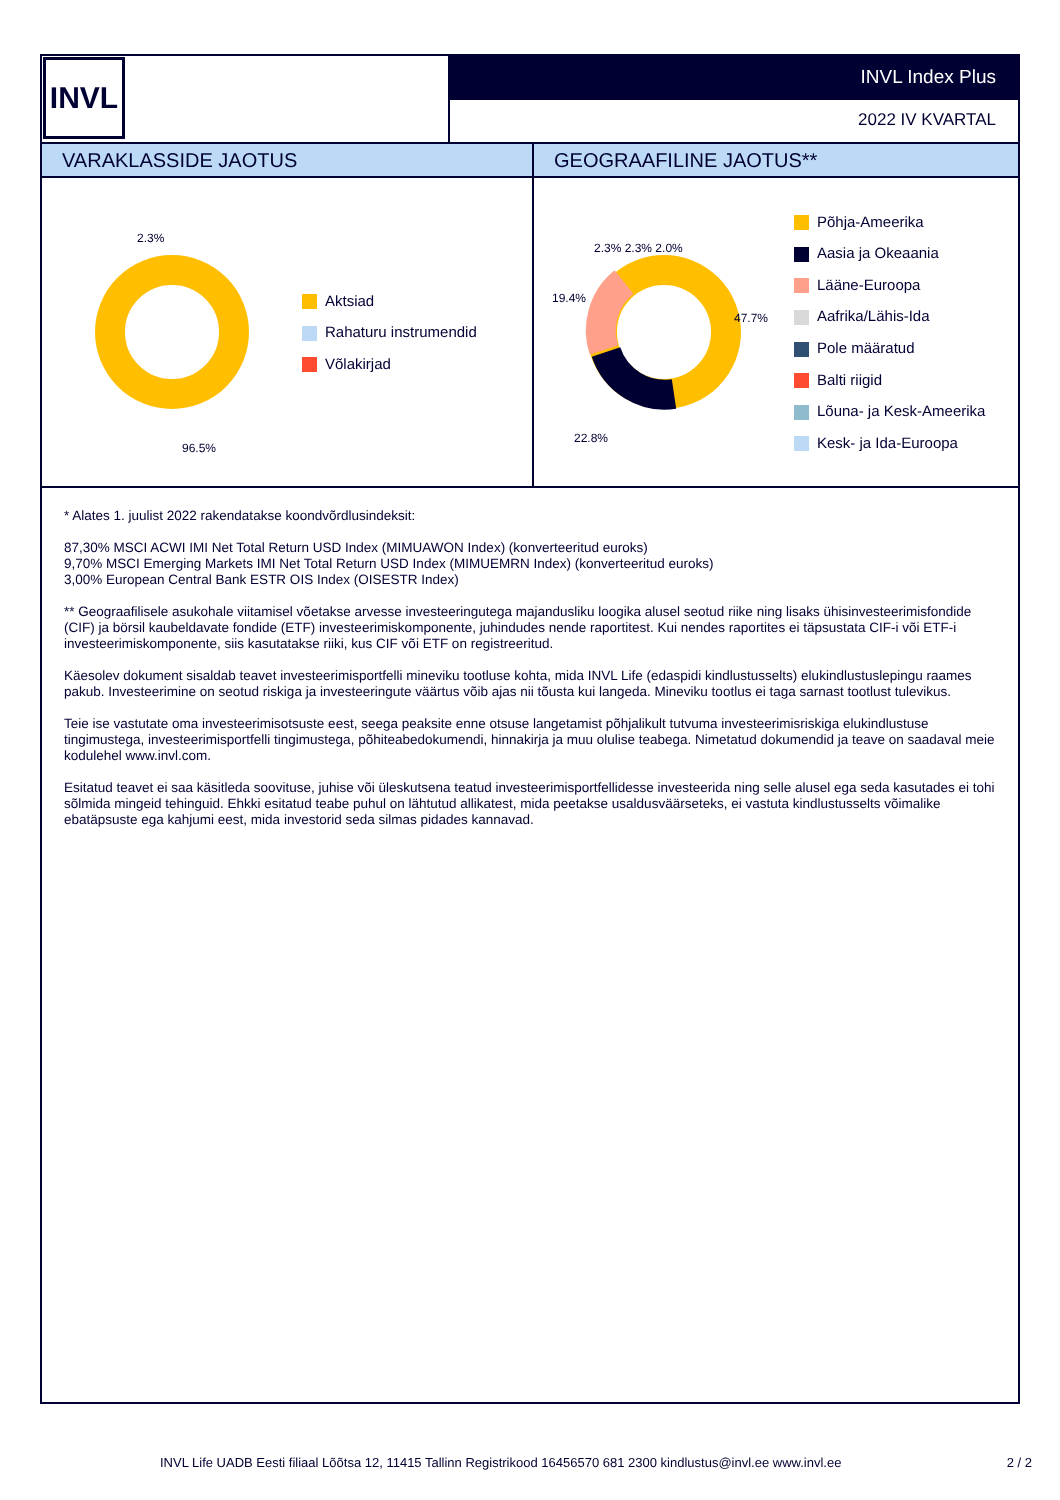INVL
INVL Index Plus
2022 IV KVARTAL
VARAKLASSIDE JAOTUS GEOGRAAFILINE JAOTUS**
2.3%
96.5%
Aktsiad
Rahaturu instrumendid
Võlakirjad
19.4%
47.7%
22.8%
2.3% 2.3% 2.0%
Põhja-Ameerika
Aasia ja Okeaania
Lääne-Euroopa
Aafrika/Lähis-Ida
Pole määratud
Balti riigid
Lõuna- ja Kesk-Ameerika
Kesk- ja Ida-Euroopa
* Alates 1. juulist 2022 rakendatakse koondvõrdlusindeksit:
87,30% MSCI ACWI IMI Net Total Return USD Index (MIMUAWON Index) (konverteeritud euroks)
9,70% MSCI Emerging Markets IMI Net Total Return USD Index (MIMUEMRN Index) (konverteeritud euroks)
3,00% European Central Bank ESTR OIS Index (OISESTR Index)
** Geograafilisele asukohale viitamisel võetakse arvesse investeeringutega majandusliku loogika alusel seotud riike ning lisaks ühisinvesteerimisfondide (CIF) ja börsil kaubeldavate fondide (ETF) investeerimiskomponente, juhindudes nende raportitest. Kui nendes raportites ei täpsustata CIF-i või ETF-i investeerimiskomponente, siis kasutatakse riiki, kus CIF või ETF on registreeritud.
Käesolev dokument sisaldab teavet investeerimisportfelli mineviku tootluse kohta, mida INVL Life (edaspidi kindlustusselts) elukindlustuslepingu raames pakub. Investeerimine on seotud riskiga ja investeeringute väärtus võib ajas nii tõusta kui langeda. Mineviku tootlus ei taga sarnast tootlust tulevikus.
Teie ise vastutate oma investeerimisotsuste eest, seega peaksite enne otsuse langetamist põhjalikult tutvuma investeerimisriskiga elukindlustuse tingimustega, investeerimisportfelli tingimustega, põhiteabedokumendi, hinnakirja ja muu olulise teabega. Nimetatud dokumendid ja teave on saadaval meie kodulehel www.invl.com.
Esitatud teavet ei saa käsitleda soovituse, juhise või üleskutsena teatud investeerimisportfellidesse investeerida ning selle alusel ega seda kasutades ei tohi sõlmida mingeid tehinguid. Ehkki esitatud teabe puhul on lähtutud allikatest, mida peetakse usaldusväärseteks, ei vastuta kindlustusselts võimalike ebatäpsuste ega kahjumi eest, mida investorid seda silmas pidades kannavad.
INVL Life UADB Eesti filiaal Lõõtsa 12, 11415 Tallinn Registrikood 16456570 681 2300 kindlustus@invl.ee www.invl.ee 2 / 2